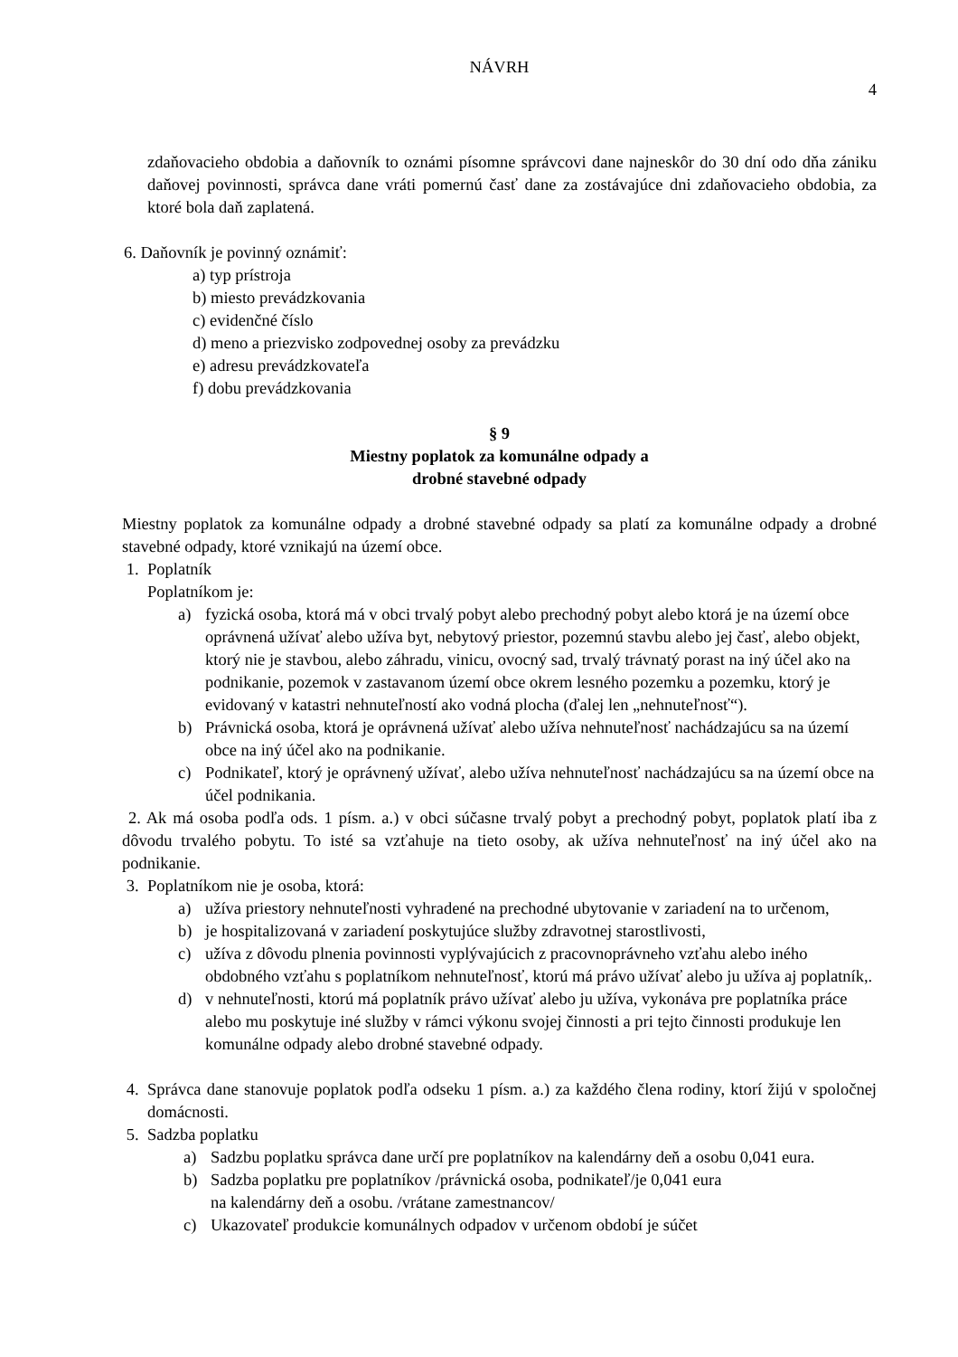NÁVRH
4
zdaňovacieho obdobia a daňovník to oznámi písomne správcovi dane najneskôr do 30 dní odo dňa zániku daňovej povinnosti, správca dane vráti pomernú časť dane za zostávajúce dni zdaňovacieho obdobia, za ktoré bola daň zaplatená.
6. Daňovník je povinný oznámiť:
a) typ prístroja
b) miesto prevádzkovania
c) evidenčné číslo
d) meno a priezvisko zodpovednej osoby za prevádzku
e) adresu prevádzkovateľa
f) dobu prevádzkovania
§ 9
Miestny poplatok za komunálne odpady a
drobné stavebné odpady
Miestny poplatok za komunálne odpady a drobné stavebné odpady sa platí za komunálne odpady a drobné stavebné odpady, ktoré vznikajú na území obce.
1. Poplatník
Poplatníkom je:
a) fyzická osoba, ktorá má v obci trvalý pobyt alebo prechodný pobyt alebo ktorá je na území obce oprávnená užívať alebo užíva byt, nebytový priestor, pozemnú stavbu alebo jej časť, alebo objekt, ktorý nie je stavbou, alebo záhradu, vinicu, ovocný sad, trvalý trávnatý porast na iný účel ako na podnikanie, pozemok v zastavanom území obce okrem lesného pozemku a pozemku, ktorý je evidovaný v katastri nehnuteľností ako vodná plocha (ďalej len „nehnuteľnosť“).
b) Právnická osoba, ktorá je oprávnená užívať alebo užíva nehnuteľnosť nachádzajúcu sa na území obce na iný účel ako na podnikanie.
c) Podnikateľ, ktorý je oprávnený užívať, alebo užíva nehnuteľnosť nachádzajúcu sa na území obce na účel podnikania.
2. Ak má osoba podľa ods. 1 písm. a.) v obci súčasne trvalý pobyt a prechodný pobyt, poplatok platí iba z dôvodu trvalého pobytu. To isté sa vzťahuje na tieto osoby, ak užíva nehnuteľnosť na iný účel ako na podnikanie.
3. Poplatníkom nie je osoba, ktorá:
a) užíva priestory nehnuteľnosti vyhradené na prechodné ubytovanie v zariadení na to určenom,
b) je hospitalizovaná v zariadení poskytujúce služby zdravotnej starostlivosti,
c) užíva z dôvodu plnenia povinnosti vyplývajúcich z pracovnoprávneho vzťahu alebo iného obdobného vzťahu s poplatníkom nehnuteľnosť, ktorú má právo užívať alebo ju užíva aj poplatník,.
d) v nehnuteľnosti, ktorú má poplatník právo užívať alebo ju užíva, vykonáva pre poplatníka práce alebo mu poskytuje iné služby v rámci výkonu svojej činnosti a pri tejto činnosti produkuje len komunálne odpady alebo drobné stavebné odpady.
4. Správca dane stanovuje poplatok podľa odseku 1 písm. a.) za každého člena rodiny, ktorí žijú v spoločnej domácnosti.
5. Sadzba poplatku
a) Sadzbu poplatku správca dane určí pre poplatníkov na kalendárny deň a osobu 0,041 eura.
b) Sadzba poplatku pre poplatníkov /právnická osoba, podnikateľ/je 0,041 eura
na kalendárny deň a osobu. /vrátane zamestnancov/
c) Ukazovateľ produkcie komunálnych odpadov v určenom období je súčet